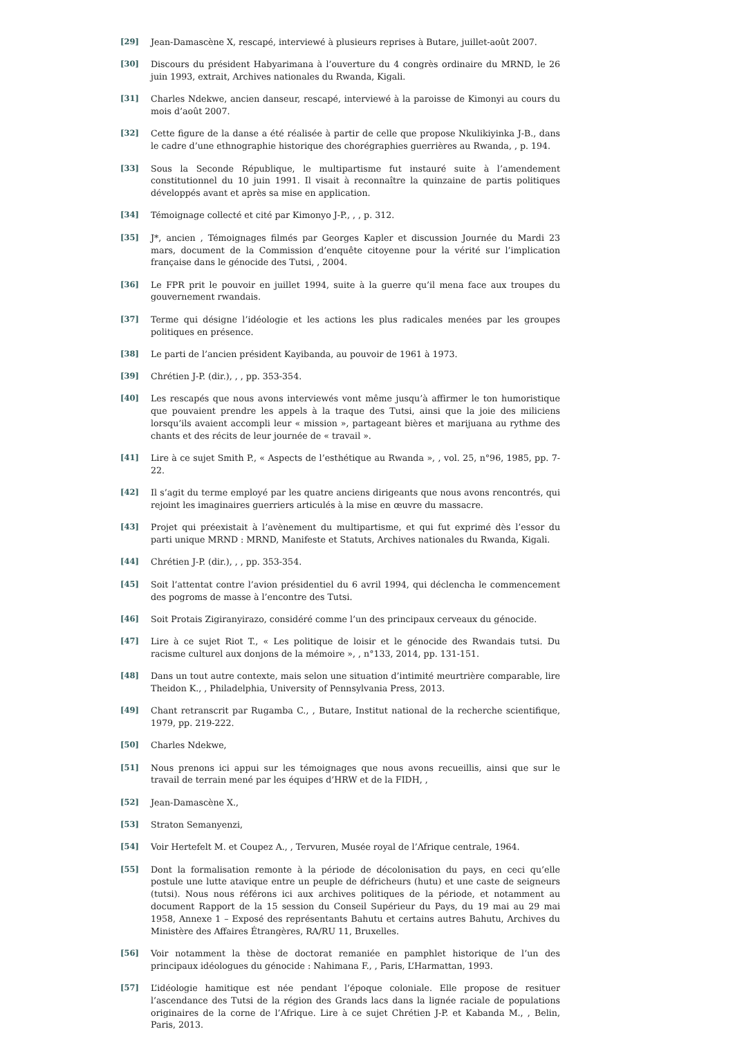[29] Jean-Damascène X, rescapé, interviewé à plusieurs reprises à Butare, juillet-août 2007.
[30] Discours du président Habyarimana à l’ouverture du 4 congrès ordinaire du MRND, le 26 juin 1993, extrait, Archives nationales du Rwanda, Kigali.
[31] Charles Ndekwe, ancien danseur, rescapé, interviewé à la paroisse de Kimonyi au cours du mois d’août 2007.
[32] Cette figure de la danse a été réalisée à partir de celle que propose Nkulikiyinka J-B., dans le cadre d’une ethnographie historique des chorégraphies guerrières au Rwanda, , p. 194.
[33] Sous la Seconde République, le multipartisme fut instauré suite à l’amendement constitutionnel du 10 juin 1991. Il visait à reconnaître la quinzaine de partis politiques développés avant et après sa mise en application.
[34] Témoignage collecté et cité par Kimonyo J-P., , , p. 312.
[35] J*, ancien , Témoignages filmés par Georges Kapler et discussion Journée du Mardi 23 mars, document de la Commission d’enquête citoyenne pour la vérité sur l’implication française dans le génocide des Tutsi, , 2004.
[36] Le FPR prit le pouvoir en juillet 1994, suite à la guerre qu’il mena face aux troupes du gouvernement rwandais.
[37] Terme qui désigne l’idéologie et les actions les plus radicales menées par les groupes politiques en présence.
[38] Le parti de l’ancien président Kayibanda, au pouvoir de 1961 à 1973.
[39] Chrétien J-P. (dir.), , , pp. 353-354.
[40] Les rescapés que nous avons interviewés vont même jusqu’à affirmer le ton humoristique que pouvaient prendre les appels à la traque des Tutsi, ainsi que la joie des miliciens lorsqu’ils avaient accompli leur « mission », partageant bières et marijuana au rythme des chants et des récits de leur journée de « travail ».
[41] Lire à ce sujet Smith P., « Aspects de l’esthétique au Rwanda », , vol. 25, n°96, 1985, pp. 7-22.
[42] Il s’agit du terme employé par les quatre anciens dirigeants que nous avons rencontrés, qui rejoint les imaginaires guerriers articulés à la mise en œuvre du massacre.
[43] Projet qui préexistait à l’avènement du multipartisme, et qui fut exprimé dès l’essor du parti unique MRND : MRND, Manifeste et Statuts, Archives nationales du Rwanda, Kigali.
[44] Chrétien J-P. (dir.), , , pp. 353-354.
[45] Soit l’attentat contre l’avion présidentiel du 6 avril 1994, qui déclencha le commencement des pogroms de masse à l’encontre des Tutsi.
[46] Soit Protais Zigiranyirazo, considéré comme l’un des principaux cerveaux du génocide.
[47] Lire à ce sujet Riot T., « Les politique de loisir et le génocide des Rwandais tutsi. Du racisme culturel aux donjons de la mémoire », , n°133, 2014, pp. 131-151.
[48] Dans un tout autre contexte, mais selon une situation d’intimité meurtrière comparable, lire Theidon K., , Philadelphia, University of Pennsylvania Press, 2013.
[49] Chant retranscrit par Rugamba C., , Butare, Institut national de la recherche scientifique, 1979, pp. 219-222.
[50] Charles Ndekwe,
[51] Nous prenons ici appui sur les témoignages que nous avons recueillis, ainsi que sur le travail de terrain mené par les équipes d’HRW et de la FIDH, ,
[52] Jean-Damascène X.,
[53] Straton Semanyenzi,
[54] Voir Hertefelt M. et Coupez A., , Tervuren, Musée royal de l’Afrique centrale, 1964.
[55] Dont la formalisation remonte à la période de décolonisation du pays, en ceci qu’elle postule une lutte atavique entre un peuple de défricheurs (hutu) et une caste de seigneurs (tutsi). Nous nous référons ici aux archives politiques de la période, et notamment au document Rapport de la 15 session du Conseil Supérieur du Pays, du 19 mai au 29 mai 1958, Annexe 1 – Exposé des représentants Bahutu et certains autres Bahutu, Archives du Ministère des Affaires Étrangères, RA/RU 11, Bruxelles.
[56] Voir notamment la thèse de doctorat remaniée en pamphlet historique de l’un des principaux idéologues du génocide : Nahimana F., , Paris, L’Harmattan, 1993.
[57] L’idéologie hamitique est née pendant l’époque coloniale. Elle propose de resituer l’ascendance des Tutsi de la région des Grands lacs dans la lignée raciale de populations originaires de la corne de l’Afrique. Lire à ce sujet Chrétien J-P. et Kabanda M., , Belin, Paris, 2013.